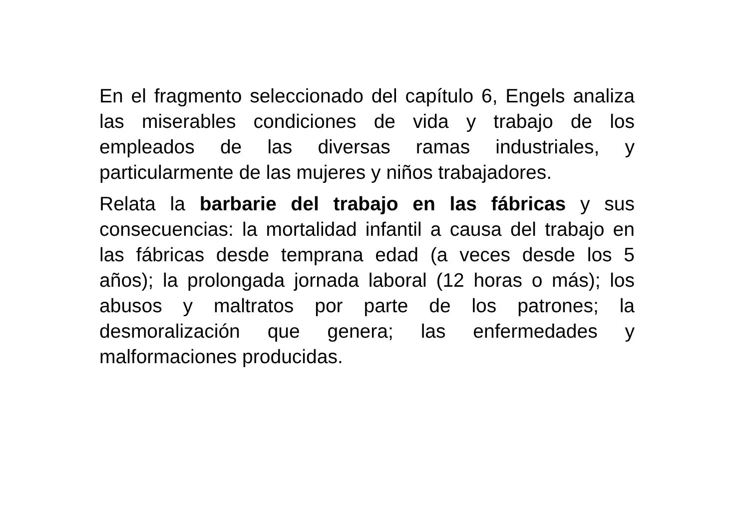En el fragmento seleccionado del capítulo 6, Engels analiza las miserables condiciones de vida y trabajo de los empleados de las diversas ramas industriales, y particularmente de las mujeres y niños trabajadores.
Relata la barbarie del trabajo en las fábricas y sus consecuencias: la mortalidad infantil a causa del trabajo en las fábricas desde temprana edad (a veces desde los 5 años); la prolongada jornada laboral (12 horas o más); los abusos y maltratos por parte de los patrones; la desmoralización que genera; las enfermedades y malformaciones producidas.